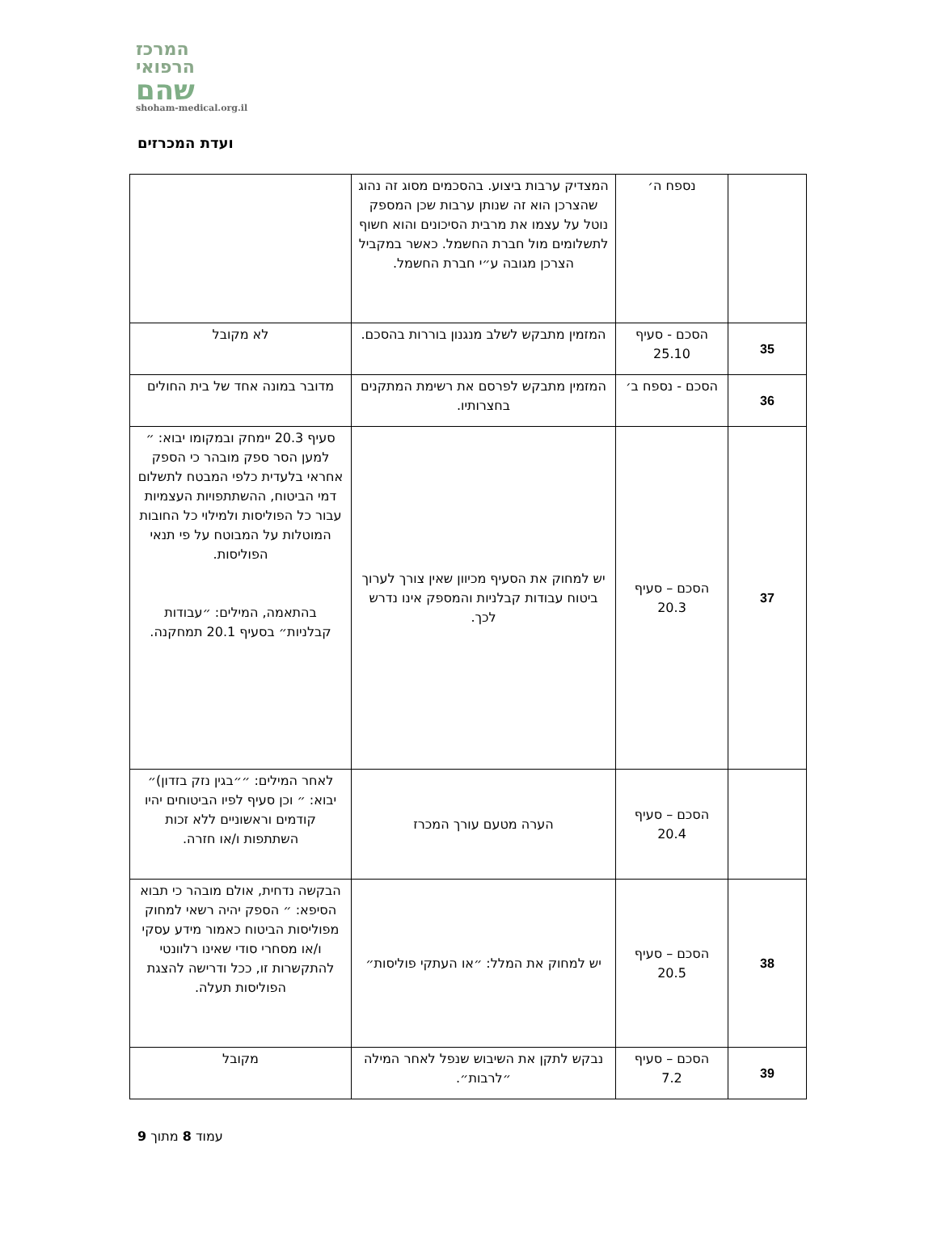המרכז
הרפואי
שהם
shoham-medical.org.il
ועדת המכרזים
| | נספח ה׳ | המצדיק ערבות ביצוע. בהסכמים מסוג זה נהוג שהצרכן הוא זה שנותן ערבות שכן המספק נוטל על עצמו את מרבית הסיכונים והוא חשוף לתשלומים מול חברת החשמל. כאשר במקביל הצרכן מגובה ע״י חברת החשמל. | |
| 35 | הסכם - סעיף 25.10 | המזמין מתבקש לשלב מנגנון בוררות בהסכם. | לא מקובל |
| 36 | הסכם - נספח ב׳ | המזמין מתבקש לפרסם את רשימת המתקנים בחצרותיו. | מדובר במונה אחד של בית החולים |
| 37 | הסכם – סעיף 20.3 | יש למחוק את הסעיף מכיוון שאין צורך לערוך ביטוח עבודות קבלניות והמספק אינו נדרש לכך. | סעיף 20.3 יימחק ובמקומו יבוא: ״ למען הסר ספק מובהר כי הספק אחראי בלעדית כלפי המבטח לתשלום דמי הביטוח, ההשתתפויות העצמיות עבור כל הפוליסות ולמילוי כל החובות המוטלות על המבוטח על פי תנאי הפוליסות. בהתאמה, המילים: ״עבודות קבלניות״ בסעיף 20.1 תמחקנה. |
| | הסכם – סעיף 20.4 | הערה מטעם עורך המכרז | לאחר המילים: ״״בגין נזק בזדון)״ יבוא: ״ וכן סעיף לפיו הביטוחים יהיו קודמים וראשוניים ללא זכות השתתפות ו/או חזרה. |
| 38 | הסכם – סעיף 20.5 | יש למחוק את המלל: ״או העתקי פוליסות״ | הבקשה נדחית, אולם מובהר כי תבוא הסיפא: ״ הספק יהיה רשאי למחוק מפוליסות הביטוח כאמור מידע עסקי ו/או מסחרי סודי שאינו רלוונטי להתקשרות זו, ככל ודרישה להצגת הפוליסות תעלה. |
| 39 | הסכם – סעיף 7.2 | נבקש לתקן את השיבוש שנפל לאחר המילה ״לרבות״. | מקובל |
עמוד 8 מתוך 9